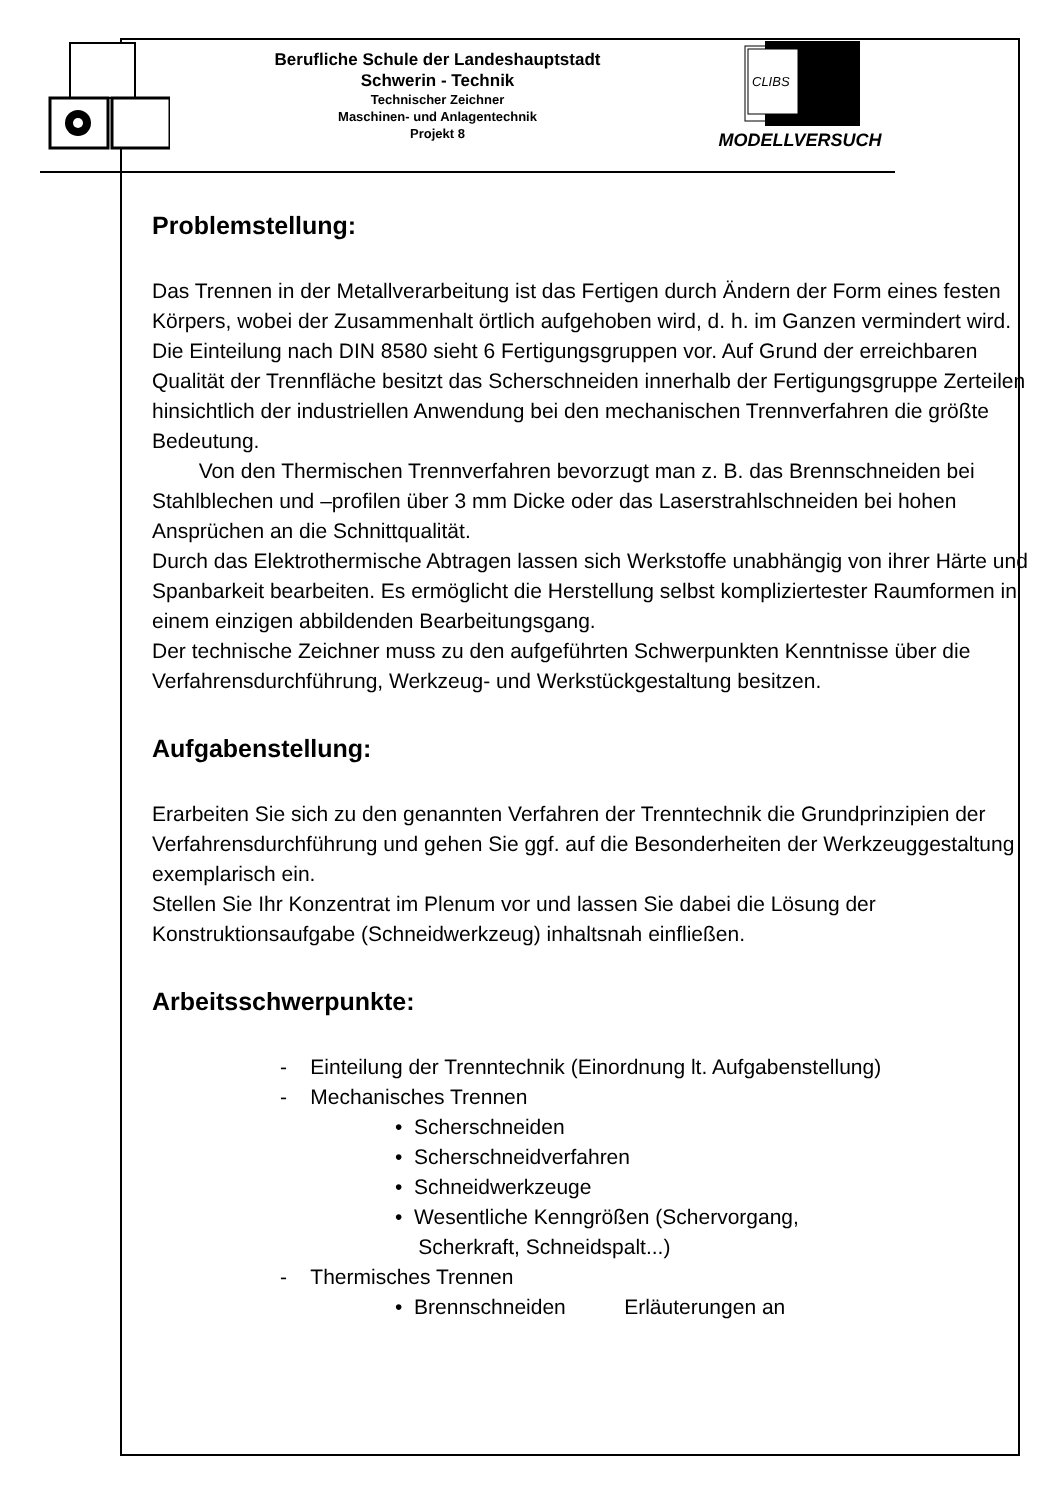Berufliche Schule der Landeshauptstadt
Schwerin - Technik
Technischer Zeichner
Maschinen- und Anlagentechnik
Projekt 8
CLIBS
MODELLVERSUCH
Problemstellung:
Das Trennen in der Metallverarbeitung ist das Fertigen durch Ändern der Form eines festen Körpers, wobei der Zusammenhalt örtlich aufgehoben wird, d. h. im Ganzen vermindert wird.
Die Einteilung nach DIN 8580 sieht 6 Fertigungsgruppen vor. Auf Grund der erreichbaren Qualität der Trennfläche besitzt das Scherschneiden innerhalb der Fertigungsgruppe Zerteilen hinsichtlich der industriellen Anwendung bei den mechanischen Trennverfahren die größte Bedeutung.
Von den Thermischen Trennverfahren bevorzugt man z. B. das Brennschneiden bei Stahlblechen und –profilen über 3 mm Dicke oder das Laserstrahlschneiden bei hohen Ansprüchen an die Schnittqualität.
Durch das Elektrothermische Abtragen lassen sich Werkstoffe unabhängig von ihrer Härte und Spanbarkeit bearbeiten. Es ermöglicht die Herstellung selbst kompliziertester Raumformen in einem einzigen abbildenden Bearbeitungsgang.
Der technische Zeichner muss zu den aufgeführten Schwerpunkten Kenntnisse über die Verfahrensdurchführung, Werkzeug- und Werkstückgestaltung besitzen.
Aufgabenstellung:
Erarbeiten Sie sich zu den genannten Verfahren der Trenntechnik die Grundprinzipien der Verfahrensdurchführung und gehen Sie ggf. auf die Besonderheiten der Werkzeuggestaltung exemplarisch ein.
Stellen Sie Ihr Konzentrat im Plenum vor und lassen Sie dabei die Lösung der Konstruktionsaufgabe (Schneidwerkzeug) inhaltsnah einfließen.
Arbeitsschwerpunkte:
- Einteilung der Trenntechnik (Einordnung lt. Aufgabenstellung)
- Mechanisches Trennen
• Scherschneiden
• Scherschneidverfahren
• Schneidwerkzeuge
• Wesentliche Kenngrößen (Schervorgang,
Scherkraft, Schneidspalt...)
- Thermisches Trennen
• Brennschneiden Erläuterungen an